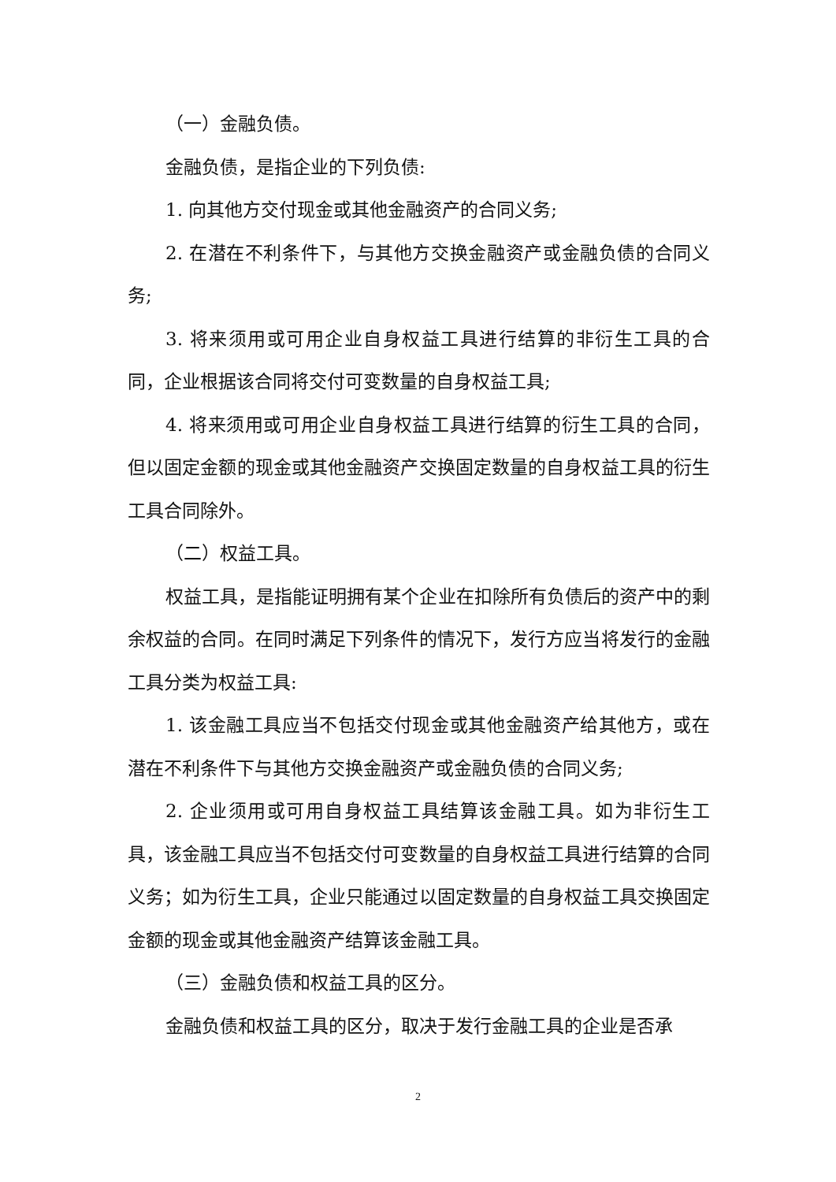（一）金融负债。
金融负债，是指企业的下列负债:
1. 向其他方交付现金或其他金融资产的合同义务;
2. 在潜在不利条件下，与其他方交换金融资产或金融负债的合同义务;
3. 将来须用或可用企业自身权益工具进行结算的非衍生工具的合同，企业根据该合同将交付可变数量的自身权益工具;
4. 将来须用或可用企业自身权益工具进行结算的衍生工具的合同，但以固定金额的现金或其他金融资产交换固定数量的自身权益工具的衍生工具合同除外。
（二）权益工具。
权益工具，是指能证明拥有某个企业在扣除所有负债后的资产中的剩余权益的合同。在同时满足下列条件的情况下，发行方应当将发行的金融工具分类为权益工具:
1. 该金融工具应当不包括交付现金或其他金融资产给其他方，或在潜在不利条件下与其他方交换金融资产或金融负债的合同义务;
2. 企业须用或可用自身权益工具结算该金融工具。如为非衍生工具，该金融工具应当不包括交付可变数量的自身权益工具进行结算的合同义务；如为衍生工具，企业只能通过以固定数量的自身权益工具交换固定金额的现金或其他金融资产结算该金融工具。
（三）金融负债和权益工具的区分。
金融负债和权益工具的区分，取决于发行金融工具的企业是否承
2